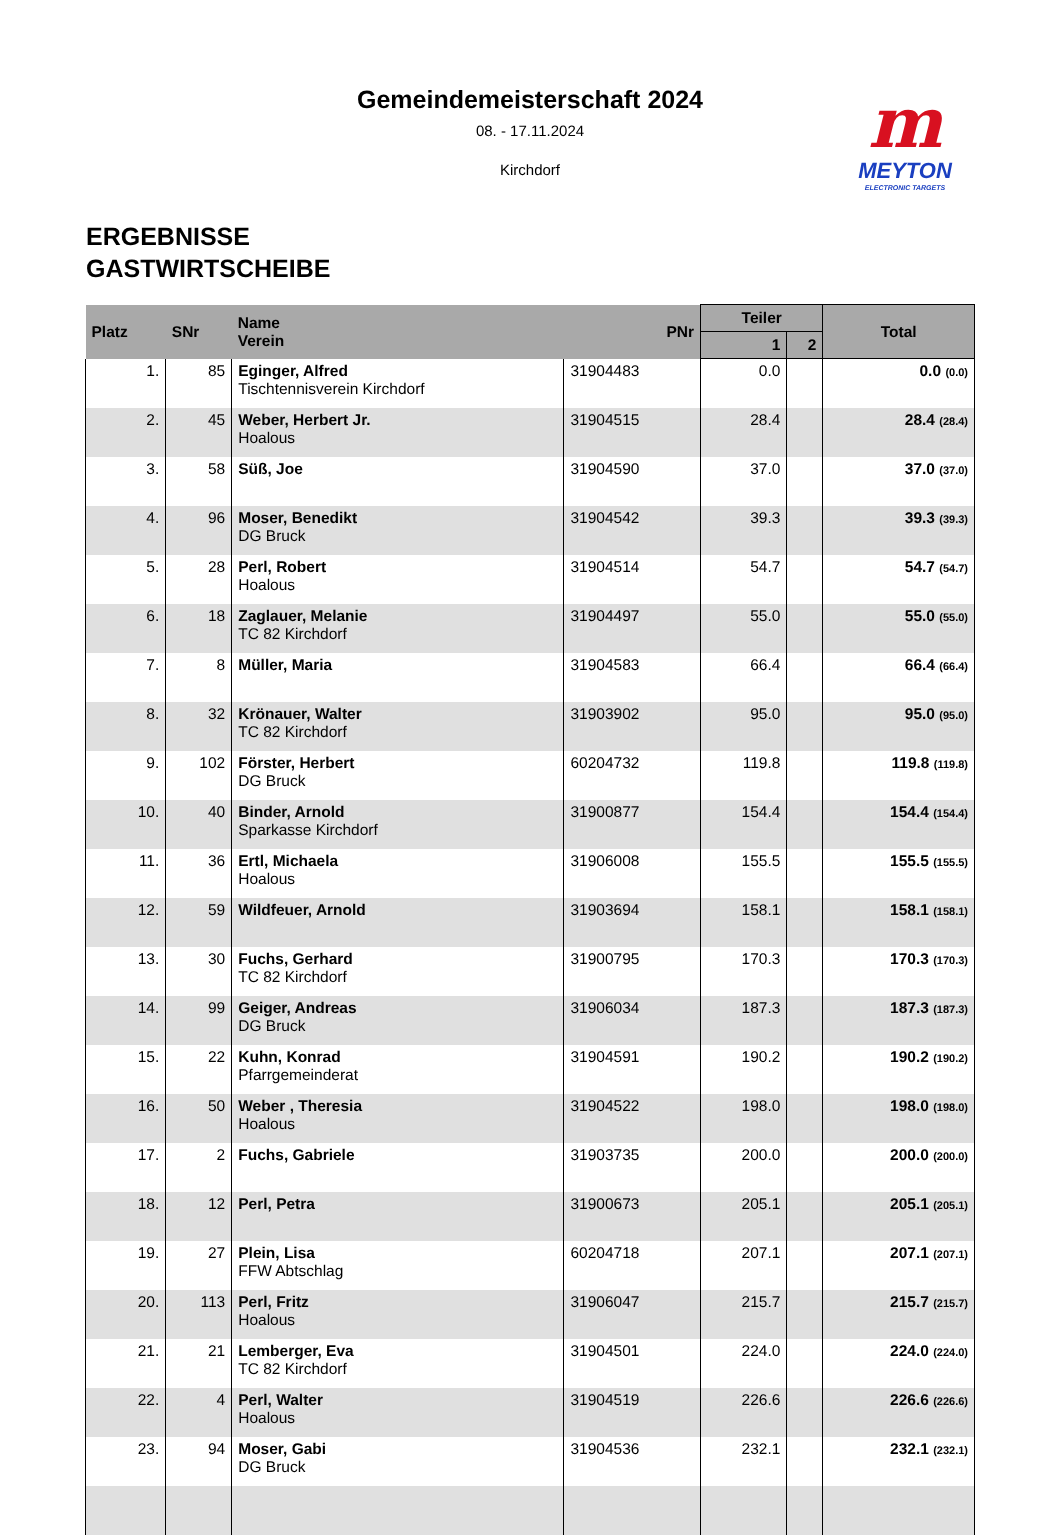Gemeindemeisterschaft 2024
08. - 17.11.2024
Kirchdorf
m
MEYTON
ELECTRONIC TARGETS
ERGEBNISSE
GASTWIRTSCHEIBE
| Platz | SNr | Name Verein | PNr | Teiler | | Total |
| --- | --- | --- | --- | --- | --- | --- |
| | | | | 1 | 2 | |
| 1. | 85 | Eginger, Alfred Tischtennisverein Kirchdorf | 31904483 | 0.0 | | 0.0 (0.0) |
| 2. | 45 | Weber, Herbert Jr. Hoalous | 31904515 | 28.4 | | 28.4 (28.4) |
| 3. | 58 | Süß, Joe | 31904590 | 37.0 | | 37.0 (37.0) |
| 4. | 96 | Moser, Benedikt DG Bruck | 31904542 | 39.3 | | 39.3 (39.3) |
| 5. | 28 | Perl, Robert Hoalous | 31904514 | 54.7 | | 54.7 (54.7) |
| 6. | 18 | Zaglauer, Melanie TC 82 Kirchdorf | 31904497 | 55.0 | | 55.0 (55.0) |
| 7. | 8 | Müller, Maria | 31904583 | 66.4 | | 66.4 (66.4) |
| 8. | 32 | Krönauer, Walter TC 82 Kirchdorf | 31903902 | 95.0 | | 95.0 (95.0) |
| 9. | 102 | Förster, Herbert DG Bruck | 60204732 | 119.8 | | 119.8 (119.8) |
| 10. | 40 | Binder, Arnold Sparkasse Kirchdorf | 31900877 | 154.4 | | 154.4 (154.4) |
| 11. | 36 | Ertl, Michaela Hoalous | 31906008 | 155.5 | | 155.5 (155.5) |
| 12. | 59 | Wildfeuer, Arnold | 31903694 | 158.1 | | 158.1 (158.1) |
| 13. | 30 | Fuchs, Gerhard TC 82 Kirchdorf | 31900795 | 170.3 | | 170.3 (170.3) |
| 14. | 99 | Geiger, Andreas DG Bruck | 31906034 | 187.3 | | 187.3 (187.3) |
| 15. | 22 | Kuhn, Konrad Pfarrgemeinderat | 31904591 | 190.2 | | 190.2 (190.2) |
| 16. | 50 | Weber , Theresia Hoalous | 31904522 | 198.0 | | 198.0 (198.0) |
| 17. | 2 | Fuchs, Gabriele | 31903735 | 200.0 | | 200.0 (200.0) |
| 18. | 12 | Perl, Petra | 31900673 | 205.1 | | 205.1 (205.1) |
| 19. | 27 | Plein, Lisa FFW Abtschlag | 60204718 | 207.1 | | 207.1 (207.1) |
| 20. | 113 | Perl, Fritz Hoalous | 31906047 | 215.7 | | 215.7 (215.7) |
| 21. | 21 | Lemberger, Eva TC 82 Kirchdorf | 31904501 | 224.0 | | 224.0 (224.0) |
| 22. | 4 | Perl, Walter Hoalous | 31904519 | 226.6 | | 226.6 (226.6) |
| 23. | 94 | Moser, Gabi DG Bruck | 31904536 | 232.1 | | 232.1 (232.1) |